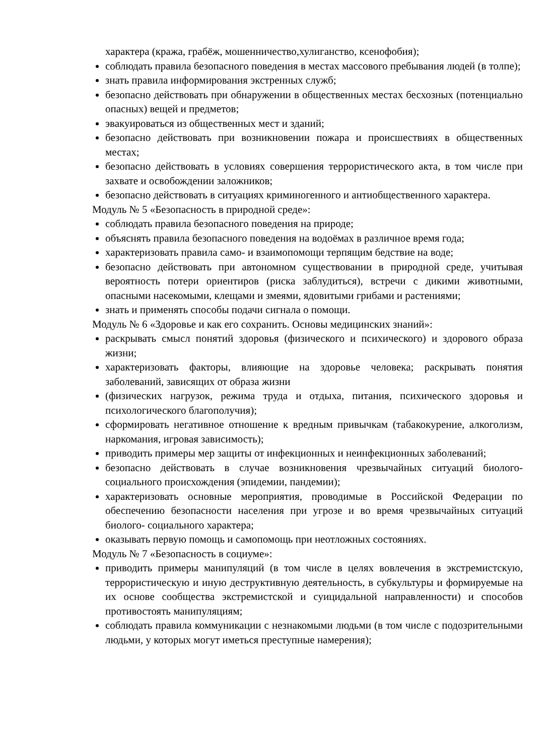характера (кража, грабёж, мошенничество,хулиганство, ксенофобия);
соблюдать правила безопасного поведения в местах массового пребывания людей (в толпе);
знать правила информирования экстренных служб;
безопасно действовать при обнаружении в общественных местах бесхозных (потенциально опасных) вещей и предметов;
эвакуироваться из общественных мест и зданий;
безопасно действовать при возникновении пожара и происшествиях в общественных местах;
безопасно действовать в условиях совершения террористического акта, в том числе при захвате и освобождении заложников;
безопасно действовать в ситуациях криминогенного и антиобщественного характера.
Модуль № 5 «Безопасность в природной среде»:
соблюдать правила безопасного поведения на природе;
объяснять правила безопасного поведения на водоёмах в различное время года;
характеризовать правила само- и взаимопомощи терпящим бедствие на воде;
безопасно действовать при автономном существовании в природной среде, учитывая вероятность потери ориентиров (риска заблудиться), встречи с дикими животными, опасными насекомыми, клещами и змеями, ядовитыми грибами и растениями;
знать и применять способы подачи сигнала о помощи.
Модуль № 6 «Здоровье и как его сохранить. Основы медицинских знаний»:
раскрывать смысл понятий здоровья (физического и психического) и здорового образа жизни;
характеризовать факторы, влияющие на здоровье человека; раскрывать понятия заболеваний, зависящих от образа жизни
(физических нагрузок, режима труда и отдыха, питания, психического здоровья и психологического благополучия);
сформировать негативное отношение к вредным привычкам (табакокурение, алкоголизм, наркомания, игровая зависимость);
приводить примеры мер защиты от инфекционных и неинфекционных заболеваний;
безопасно действовать в случае возникновения чрезвычайных ситуаций биолого-социального происхождения (эпидемии, пандемии);
характеризовать основные мероприятия, проводимые в Российской Федерации по обеспечению безопасности населения при угрозе и во время чрезвычайных ситуаций биолого- социального характера;
оказывать первую помощь и самопомощь при неотложных состояниях.
Модуль № 7 «Безопасность в социуме»:
приводить примеры манипуляций (в том числе в целях вовлечения в экстремистскую, террористическую и иную деструктивную деятельность, в субкультуры и формируемые на их основе сообщества экстремистской и суицидальной направленности) и способов противостоять манипуляциям;
соблюдать правила коммуникации с незнакомыми людьми (в том числе с подозрительными людьми, у которых могут иметься преступные намерения);